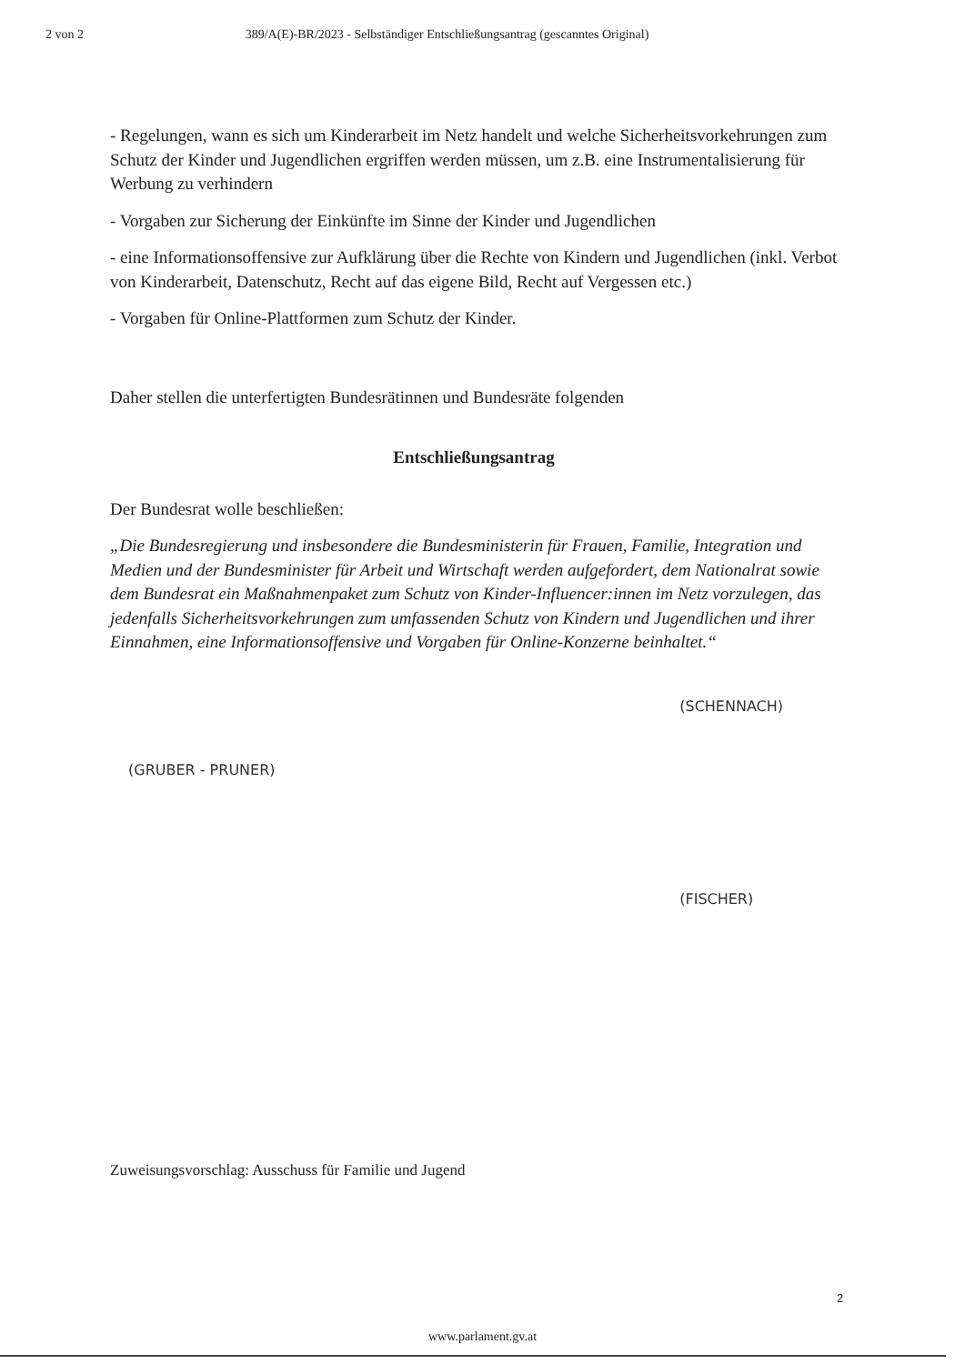2 von 2 389/A(E)-BR/2023 - Selbständiger Entschließungsantrag (gescanntes Original)
- Regelungen, wann es sich um Kinderarbeit im Netz handelt und welche Sicherheitsvorkehrungen zum Schutz der Kinder und Jugendlichen ergriffen werden müssen, um z.B. eine Instrumentalisierung für Werbung zu verhindern
- Vorgaben zur Sicherung der Einkünfte im Sinne der Kinder und Jugendlichen
- eine Informationsoffensive zur Aufklärung über die Rechte von Kindern und Jugendlichen (inkl. Verbot von Kinderarbeit, Datenschutz, Recht auf das eigene Bild, Recht auf Vergessen etc.)
- Vorgaben für Online-Plattformen zum Schutz der Kinder.
Daher stellen die unterfertigten Bundesrätinnen und Bundesräte folgenden
Entschließungsantrag
Der Bundesrat wolle beschließen:
„Die Bundesregierung und insbesondere die Bundesministerin für Frauen, Familie, Integration und Medien und der Bundesminister für Arbeit und Wirtschaft werden aufgefordert, dem Nationalrat sowie dem Bundesrat ein Maßnahmenpaket zum Schutz von Kinder-Influencer:innen im Netz vorzulegen, das jedenfalls Sicherheitsvorkehrungen zum umfassenden Schutz von Kindern und Jugendlichen und ihrer Einnahmen, eine Informationsoffensive und Vorgaben für Online-Konzerne beinhaltet.“
(GRUBER - PRUNER)
(SCHENNACH)
(FISCHER)
Zuweisungsvorschlag: Ausschuss für Familie und Jugend
2
www.parlament.gv.at